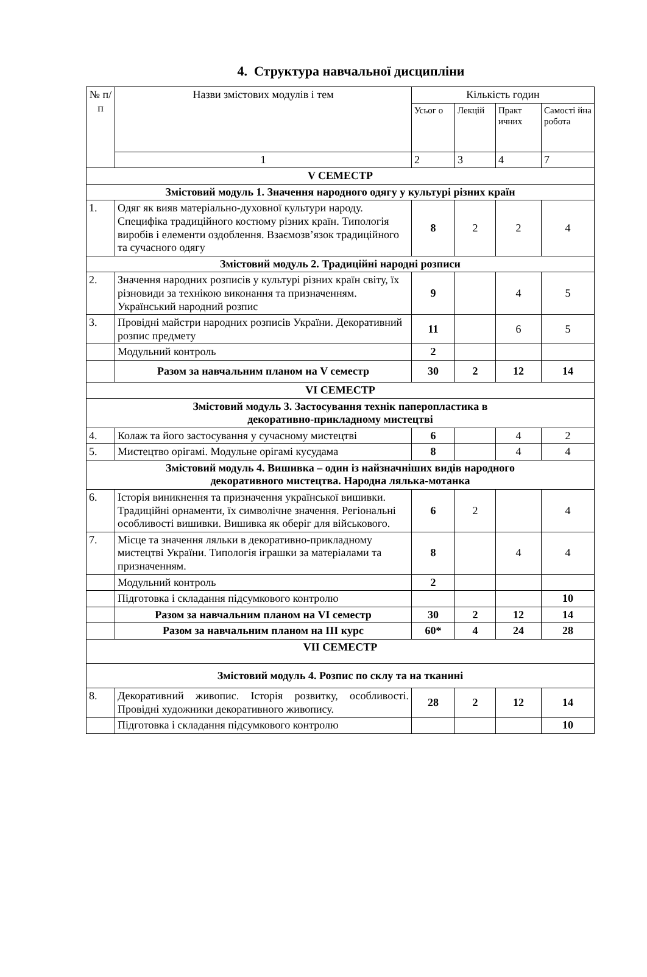4. Структура навчальної дисципліни
| № п/п | Назви змістових модулів і тем | Кількість годин | | | |
| --- | --- | --- | --- | --- | --- |
| | | Усьог о | Лекцій | Практ ичних | Самості йна робота |
| | 1 | 2 | 3 | 4 | 7 |
| V СЕМЕСТР | | | | | |
| Змістовий модуль 1. Значення народного одягу у культурі різних країн | | | | | |
| 1. | Одяг як вияв матеріально-духовної культури народу. Специфіка традиційного костюму різних країн. Типологія виробів і елементи оздоблення. Взаємозв’язок традиційного та сучасного одягу | 8 | 2 | 2 | 4 |
| Змістовий модуль 2. Традиційні народні розписи | | | | | |
| 2. | Значення народних розписів у культурі різних країн світу, їх різновиди за технікою виконання та призначенням. Український народний розпис | 9 | | 4 | 5 |
| 3. | Провідні майстри народних розписів України. Декоративний розпис предмету | 11 | | 6 | 5 |
| | Модульний контроль | 2 | | | |
| | Разом за навчальним планом на V семестр | 30 | 2 | 12 | 14 |
| VI СЕМЕСТР | | | | | |
| Змістовий модуль 3. Застосування технік паперопластика в декоративно-прикладному мистецтві | | | | | |
| 4. | Колаж та його застосування у сучасному мистецтві | 6 | | 4 | 2 |
| 5. | Мистецтво орігамі. Модульне орігамі кусудама | 8 | | 4 | 4 |
| Змістовий модуль 4. Вишивка – один із найзначніших видів народного декоративного мистецтва. Народна лялька-мотанка | | | | | |
| 6. | Історія виникнення та призначення української вишивки. Традиційні орнаменти, їх символічне значення. Регіональні особливості вишивки. Вишивка як оберіг для військового. | 6 | 2 | | 4 |
| 7. | Місце та значення ляльки в декоративно-прикладному мистецтві України. Типологія іграшки за матеріалами та призначенням. | 8 | | 4 | 4 |
| | Модульний контроль | 2 | | | |
| | Підготовка і складання підсумкового контролю | | | | 10 |
| | Разом за навчальним планом на VI семестр | 30 | 2 | 12 | 14 |
| | Разом за навчальним планом на ІІІ курс | 60* | 4 | 24 | 28 |
| VII СЕМЕСТР | | | | | |
| Змістовий модуль 4. Розпис по склу та на тканині | | | | | |
| 8. | Декоративний живопис. Історія розвитку, особливості. Провідні художники декоративного живопису. | 28 | 2 | 12 | 14 |
| | Підготовка і складання підсумкового контролю | | | | 10 |